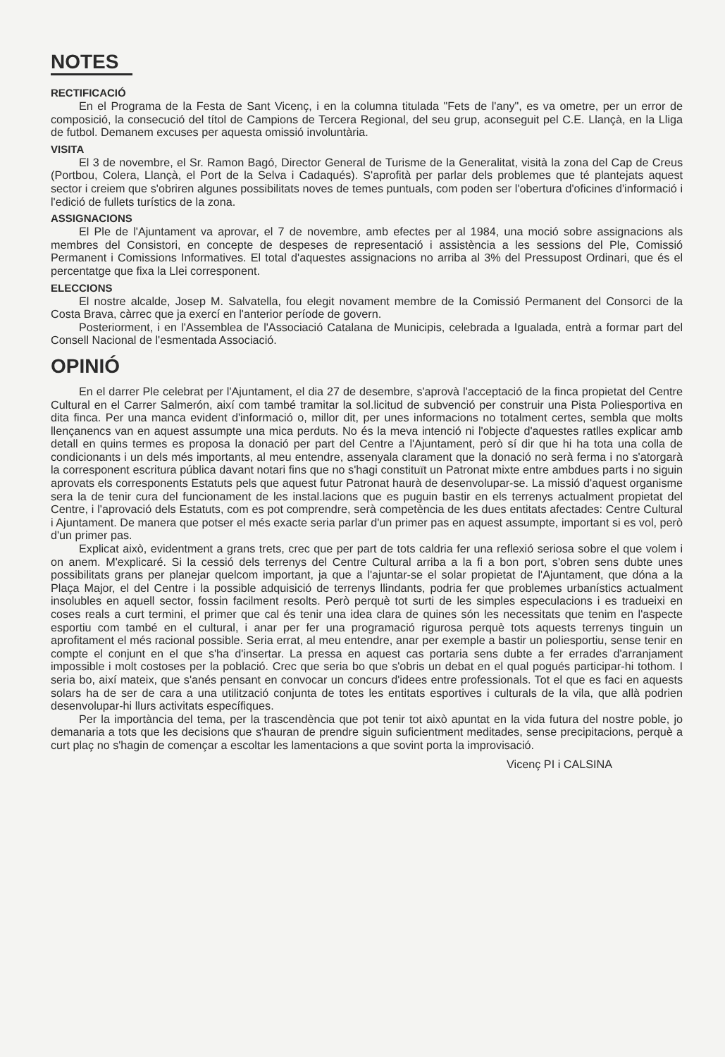NOTES
RECTIFICACIÓ
En el Programa de la Festa de Sant Vicenç, i en la columna titulada "Fets de l'any", es va ometre, per un error de composició, la consecució del títol de Campions de Tercera Regional, del seu grup, aconseguit pel C.E. Llançà, en la Lliga de futbol. Demanem excuses per aquesta omissió involuntària.
VISITA
El 3 de novembre, el Sr. Ramon Bagó, Director General de Turisme de la Generalitat, visità la zona del Cap de Creus (Portbou, Colera, Llançà, el Port de la Selva i Cadaqués). S'aprofità per parlar dels problemes que té plantejats aquest sector i creiem que s'obriren algunes possibilitats noves de temes puntuals, com poden ser l'obertura d'oficines d'informació i l'edició de fullets turístics de la zona.
ASSIGNACIONS
El Ple de l'Ajuntament va aprovar, el 7 de novembre, amb efectes per al 1984, una moció sobre assignacions als membres del Consistori, en concepte de despeses de representació i assistència a les sessions del Ple, Comissió Permanent i Comissions Informatives. El total d'aquestes assignacions no arriba al 3% del Pressupost Ordinari, que és el percentatge que fixa la Llei corresponent.
ELECCIONS
El nostre alcalde, Josep M. Salvatella, fou elegit novament membre de la Comissió Permanent del Consorci de la Costa Brava, càrrec que ja exercí en l'anterior període de govern.
Posteriorment, i en l'Assemblea de l'Associació Catalana de Municipis, celebrada a Igualada, entrà a formar part del Consell Nacional de l'esmentada Associació.
OPINIÓ
En el darrer Ple celebrat per l'Ajuntament, el dia 27 de desembre, s'aprovà l'acceptació de la finca propietat del Centre Cultural en el Carrer Salmerón, així com també tramitar la sol.licitud de subvenció per construir una Pista Poliesportiva en dita finca. Per una manca evident d'informació o, millor dit, per unes informacions no totalment certes, sembla que molts llençanencs van en aquest assumpte una mica perduts. No és la meva intenció ni l'objecte d'aquestes ratlles explicar amb detall en quins termes es proposa la donació per part del Centre a l'Ajuntament, però sí dir que hi ha tota una colla de condicionants i un dels més importants, al meu entendre, assenyala clarament que la donació no serà ferma i no s'atorgarà la corresponent escritura pública davant notari fins que no s'hagi constituït un Patronat mixte entre ambdues parts i no siguin aprovats els corresponents Estatuts pels que aquest futur Patronat haurà de desenvolupar-se. La missió d'aquest organisme sera la de tenir cura del funcionament de les instal.lacions que es puguin bastir en els terrenys actualment propietat del Centre, i l'aprovació dels Estatuts, com es pot comprendre, serà competència de les dues entitats afectades: Centre Cultural i Ajuntament. De manera que potser el més exacte seria parlar d'un primer pas en aquest assumpte, important si es vol, però d'un primer pas.
Explicat això, evidentment a grans trets, crec que per part de tots caldria fer una reflexió seriosa sobre el que volem i on anem. M'explicaré. Si la cessió dels terrenys del Centre Cultural arriba a la fi a bon port, s'obren sens dubte unes possibilitats grans per planejar quelcom important, ja que a l'ajuntar-se el solar propietat de l'Ajuntament, que dóna a la Plaça Major, el del Centre i la possible adquisició de terrenys llindants, podria fer que problemes urbanístics actualment insolubles en aquell sector, fossin facilment resolts. Però perquè tot surti de les simples especulacions i es tradueixi en coses reals a curt termini, el primer que cal és tenir una idea clara de quines són les necessitats que tenim en l'aspecte esportiu com també en el cultural, i anar per fer una programació rigurosa perquè tots aquests terrenys tinguin un aprofitament el més racional possible. Seria errat, al meu entendre, anar per exemple a bastir un poliesportiu, sense tenir en compte el conjunt en el que s'ha d'insertar. La pressa en aquest cas portaria sens dubte a fer errades d'arranjament impossible i molt costoses per la població. Crec que seria bo que s'obris un debat en el qual pogués participar-hi tothom. I seria bo, així mateix, que s'anés pensant en convocar un concurs d'idees entre professionals. Tot el que es faci en aquests solars ha de ser de cara a una utilització conjunta de totes les entitats esportives i culturals de la vila, que allà podrien desenvolupar-hi llurs activitats específiques.
Per la importància del tema, per la trascendència que pot tenir tot això apuntat en la vida futura del nostre poble, jo demanaria a tots que les decisions que s'hauran de prendre siguin suficientment meditades, sense precipitacions, perquè a curt plaç no s'hagin de començar a escoltar les lamentacions a que sovint porta la improvisació.
Vicenç PI i CALSINA